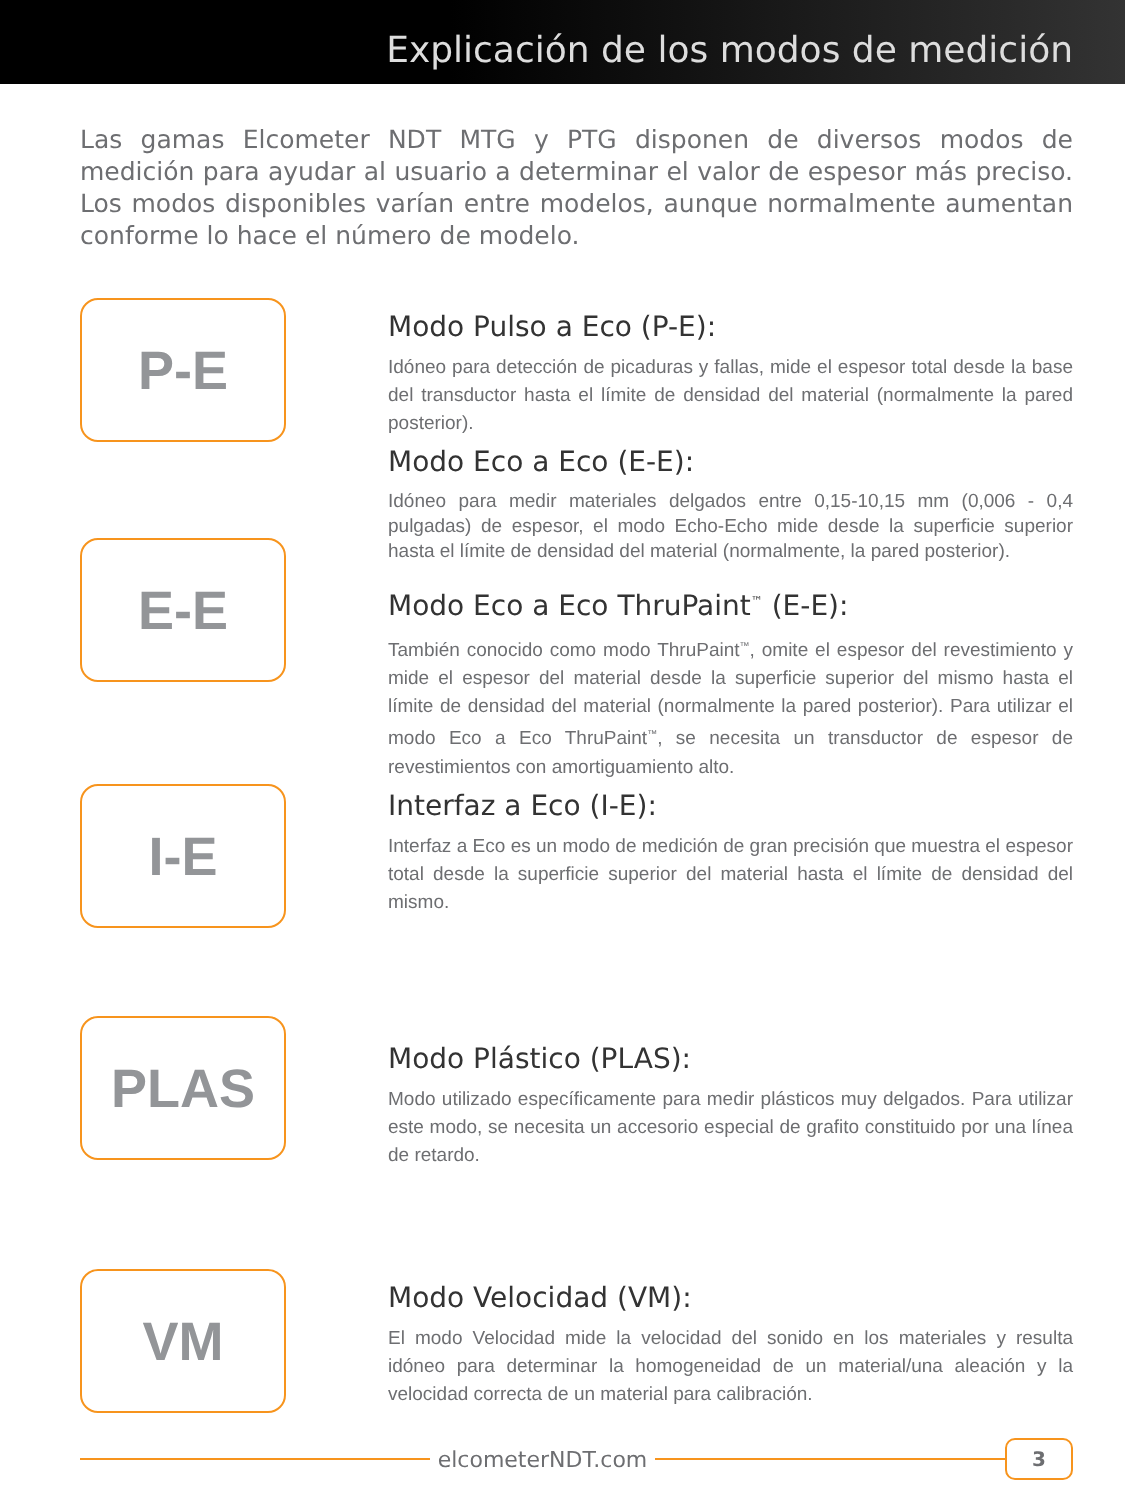Explicación de los modos de medición
Las gamas Elcometer NDT MTG y PTG disponen de diversos modos de medición para ayudar al usuario a determinar el valor de espesor más preciso. Los modos disponibles varían entre modelos, aunque normalmente aumentan conforme lo hace el número de modelo.
P-E
E-E
I-E
Modo Pulso a Eco (P-E):
Idóneo para detección de picaduras y fallas, mide el espesor total desde la base del transductor hasta el límite de densidad del material (normalmente la pared posterior).
Modo Eco a Eco (E-E):
Idóneo para medir materiales delgados entre 0,15-10,15 mm (0,006 - 0,4 pulgadas) de espesor, el modo Echo-Echo mide desde la superficie superior hasta el límite de densidad del material (normalmente, la pared posterior).
Modo Eco a Eco ThruPaint<sup>™</sup> (E-E):
También conocido como modo ThruPaint<sup>™</sup>, omite el espesor del revestimiento y mide el espesor del material desde la superficie superior del mismo hasta el límite de densidad del material (normalmente la pared posterior). Para utilizar el modo Eco a Eco ThruPaint<sup>™</sup>, se necesita un transductor de espesor de revestimientos con amortiguamiento alto.
Interfaz a Eco (I-E):
Interfaz a Eco es un modo de medición de gran precisión que muestra el espesor total desde la superficie superior del material hasta el límite de densidad del mismo.
PLAS
Modo Plástico (PLAS):
Modo utilizado específicamente para medir plásticos muy delgados. Para utilizar este modo, se necesita un accesorio especial de grafito constituido por una línea de retardo.
VM
Modo Velocidad (VM):
El modo Velocidad mide la velocidad del sonido en los materiales y resulta idóneo para determinar la homogeneidad de un material/una aleación y la velocidad correcta de un material para calibración.
elcometerNDT.com
3